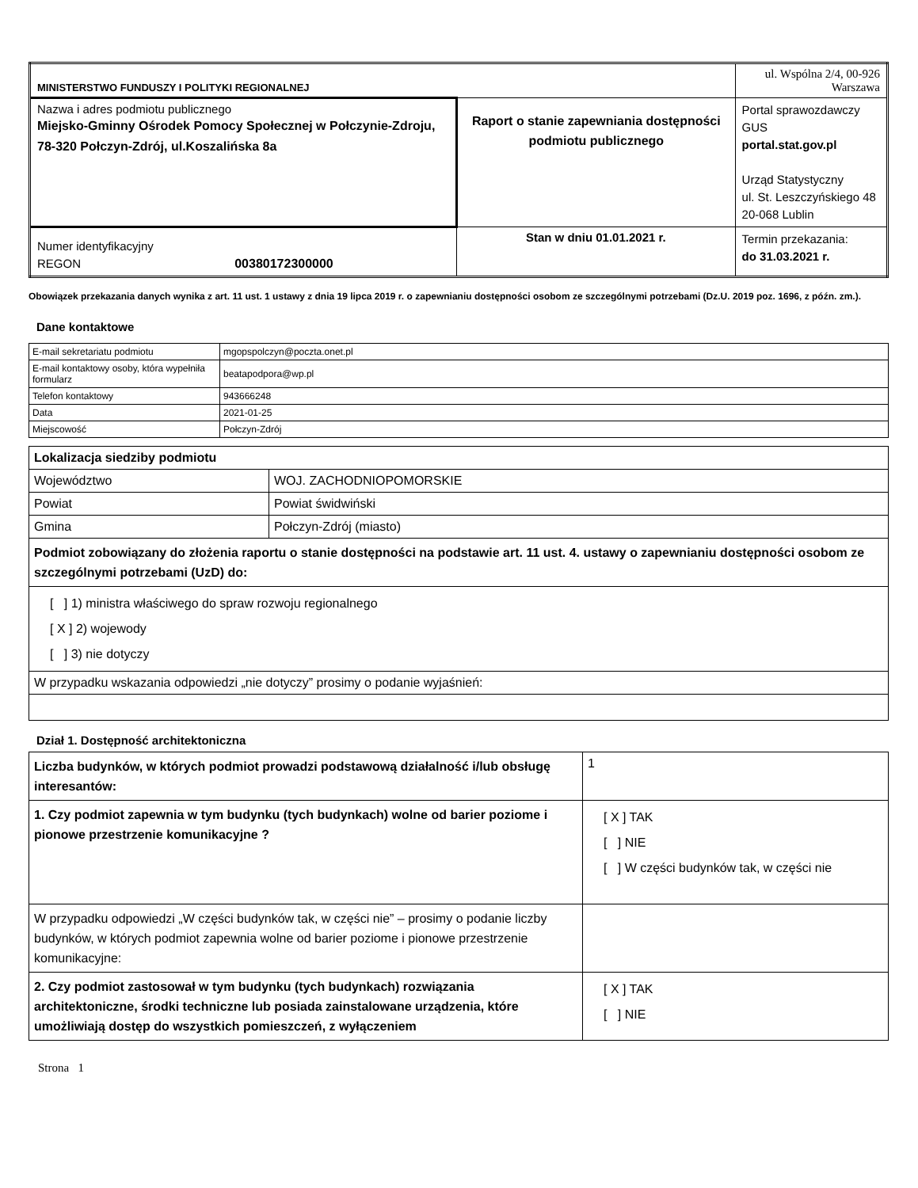| MINISTERSTWO FUNDUSZY I POLITYKI REGIONALNEJ | | ul. Wspólna 2/4, 00-926 Warszawa |
| Nazwa i adres podmiotu publicznego Miejsko-Gminny Ośrodek Pomocy Społecznej w Połczynie-Zdroju, 78-320 Połczyn-Zdrój, ul.Koszalińska 8a | Raport o stanie zapewniania dostępności podmiotu publicznego | Portal sprawozdawczy GUS portal.stat.gov.pl Urząd Statystyczny ul. St. Leszczyńskiego 48 20-068 Lublin |
| Numer identyfikacyjny REGON 00380172300000 | Stan w dniu 01.01.2021 r. | Termin przekazania: do 31.03.2021 r. |
Obowiązek przekazania danych wynika z art. 11 ust. 1 ustawy z dnia 19 lipca 2019 r. o zapewnianiu dostępności osobom ze szczególnymi potrzebami (Dz.U. 2019 poz. 1696, z późn. zm.).
Dane kontaktowe
| E-mail sekretariatu podmiotu | mgopspolczyn@poczta.onet.pl |
| E-mail kontaktowy osoby, która wypełniła formularz | beatapodpora@wp.pl |
| Telefon kontaktowy | 943666248 |
| Data | 2021-01-25 |
| Miejscowość | Połczyn-Zdrój |
| Lokalizacja siedziby podmiotu | |
| Województwo | WOJ. ZACHODNIOPOMORSKIE |
| Powiat | Powiat świdwiński |
| Gmina | Połczyn-Zdrój (miasto) |
| Podmiot zobowiązany do złożenia raportu o stanie dostępności na podstawie art. 11 ust. 4. ustawy o zapewnianiu dostępności osobom ze szczególnymi potrzebami (UzD) do: | |
| [ ] 1) ministra właściwego do spraw rozwoju regionalnego [ X ] 2) wojewody [ ] 3) nie dotyczy | |
| W przypadku wskazania odpowiedzi „nie dotyczy” prosimy o podanie wyjaśnień: | |
Dział 1. Dostępność architektoniczna
| Liczba budynków, w których podmiot prowadzi podstawową działalność i/lub obsługę interesantów: | 1 |
| 1. Czy podmiot zapewnia w tym budynku (tych budynkach) wolne od barier poziome i pionowe przestrzenie komunikacyjne ? | [ X ] TAK [ ] NIE [ ] W części budynków tak, w części nie |
| W przypadku odpowiedzi „W części budynków tak, w części nie” – prosimy o podanie liczby budynków, w których podmiot zapewnia wolne od barier poziome i pionowe przestrzenie komunikacyjne: | |
| 2. Czy podmiot zastosował w tym budynku (tych budynkach) rozwiązania architektoniczne, środki techniczne lub posiada zainstalowane urządzenia, które umożliwiają dostęp do wszystkich pomieszczeń, z wyłączeniem | [ X ] TAK [ ] NIE |
Strona 1